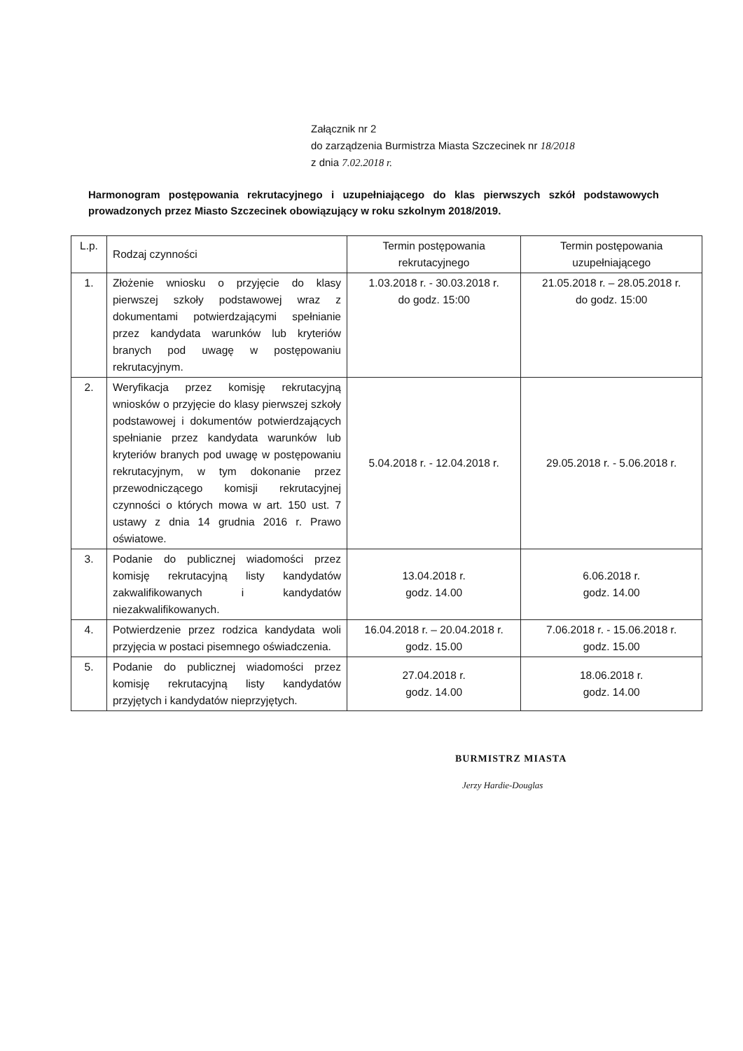Załącznik nr 2
do zarządzenia Burmistrza Miasta Szczecinek nr 18/2018
z dnia 7.02.2018 r.
Harmonogram postępowania rekrutacyjnego i uzupełniającego do klas pierwszych szkół podstawowych prowadzonych przez Miasto Szczecinek obowiązujący w roku szkolnym 2018/2019.
| L.p. | Rodzaj czynności | Termin postępowania rekrutacyjnego | Termin postępowania uzupełniającego |
| --- | --- | --- | --- |
| 1. | Złożenie wniosku o przyjęcie do klasy pierwszej szkoły podstawowej wraz z dokumentami potwierdzającymi spełnianie przez kandydata warunków lub kryteriów branych pod uwagę w postępowaniu rekrutacyjnym. | 1.03.2018 r. - 30.03.2018 r. do godz. 15:00 | 21.05.2018 r. – 28.05.2018 r. do godz. 15:00 |
| 2. | Weryfikacja przez komisję rekrutacyjną wniosków o przyjęcie do klasy pierwszej szkoły podstawowej i dokumentów potwierdzających spełnianie przez kandydata warunków lub kryteriów branych pod uwagę w postępowaniu rekrutacyjnym, w tym dokonanie przez przewodniczącego komisji rekrutacyjnej czynności o których mowa w art. 150 ust. 7 ustawy z dnia 14 grudnia 2016 r. Prawo oświatowe. | 5.04.2018 r. - 12.04.2018 r. | 29.05.2018 r. - 5.06.2018 r. |
| 3. | Podanie do publicznej wiadomości przez komisję rekrutacyjną listy kandydatów zakwalifikowanych i kandydatów niezakwalifikowanych. | 13.04.2018 r. godz. 14.00 | 6.06.2018 r. godz. 14.00 |
| 4. | Potwierdzenie przez rodzica kandydata woli przyjęcia w postaci pisemnego oświadczenia. | 16.04.2018 r. – 20.04.2018 r. godz. 15.00 | 7.06.2018 r. - 15.06.2018 r. godz. 15.00 |
| 5. | Podanie do publicznej wiadomości przez komisję rekrutacyjną listy kandydatów przyjętych i kandydatów nieprzyjętych. | 27.04.2018 r. godz. 14.00 | 18.06.2018 r. godz. 14.00 |
BURMISTRZ MIASTA
Jerzy Hardie-Douglas